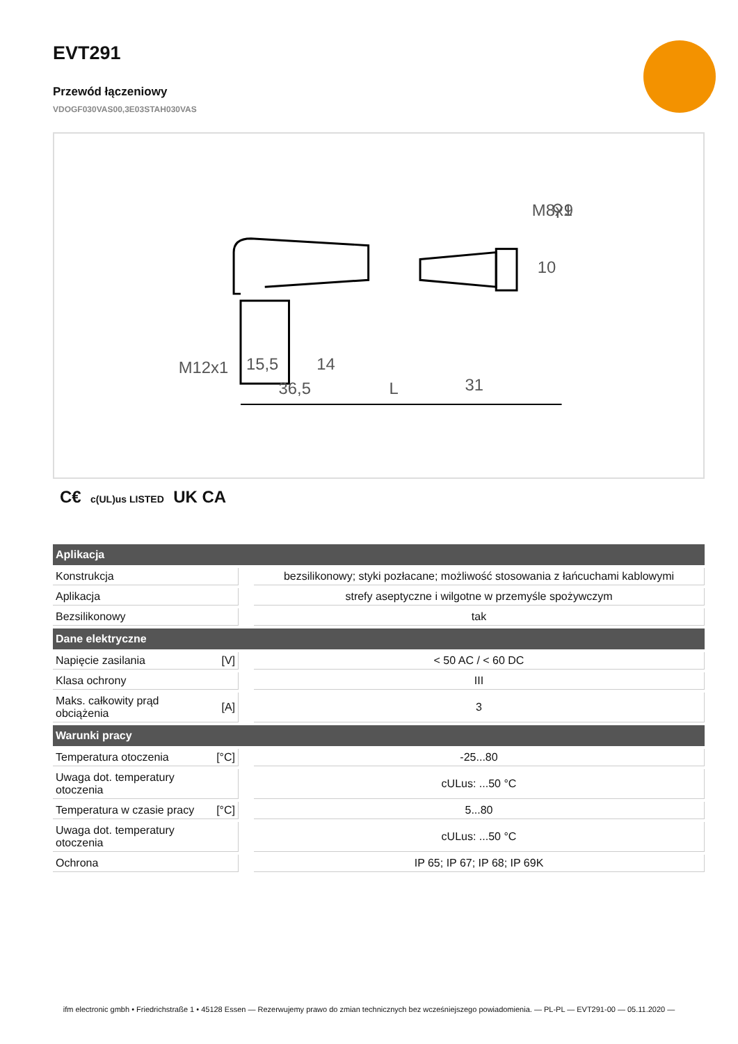EVT291
Przewód łączeniowy
VDOGF030VAS00,3E03STAH030VAS
⚲9
M8x1
M12x1
15,5
14
36,5
L
31
10
C€ c(UL)us LISTED UK CA
| Aplikacja | | | |
| --- | --- | --- | --- |
| Konstrukcja | | | bezsilikonowy; styki pozłacane; możliwość stosowania z łańcuchami kablowymi |
| Aplikacja | | | strefy aseptyczne i wilgotne w przemyśle spożywczym |
| Bezsilikonowy | | | tak |
| Dane elektryczne | | | |
| Napięcie zasilania | [V] | | < 50 AC / < 60 DC |
| Klasa ochrony | | | III |
| Maks. całkowity prąd obciążenia | [A] | | 3 |
| Warunki pracy | | | |
| Temperatura otoczenia | [°C] | | -25...80 |
| Uwaga dot. temperatury otoczenia | | | cULus: ...50 °C |
| Temperatura w czasie pracy | [°C] | | 5...80 |
| Uwaga dot. temperatury otoczenia | | | cULus: ...50 °C |
| Ochrona | | | IP 65; IP 67; IP 68; IP 69K |
ifm electronic gmbh • Friedrichstraße 1 • 45128 Essen — Rezerwujemy prawo do zmian technicznych bez wcześniejszego powiadomienia. — PL-PL — EVT291-00 — 05.11.2020 —